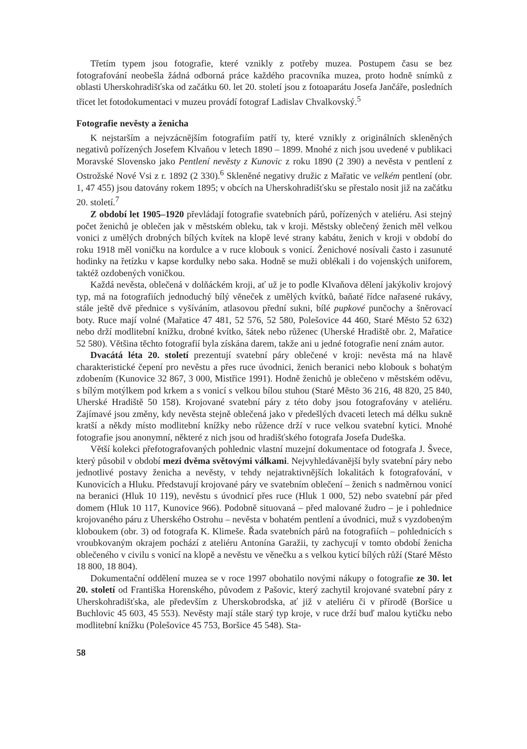Třetím typem jsou fotografie, které vznikly z potřeby muzea. Postupem času se bez fotografování neobešla žádná odborná práce každého pracovníka muzea, proto hodně snímků z oblasti Uherskohradišťska od začátku 60. let 20. století jsou z fotoaparátu Josefa Jančáře, posledních třicet let fotodokumentaci v muzeu provádí fotograf Ladislav Chvalkovský.<sup>5</sup>
Fotografie nevěsty a ženicha
K nejstarším a nejvzácnějším fotografiím patří ty, které vznikly z originálních skleněných negativů pořízených Josefem Klvaňou v letech 1890 – 1899. Mnohé z nich jsou uvedené v publikaci Moravské Slovensko jako Pentlení nevěsty z Kunovic z roku 1890 (2 390) a nevěsta v pentlení z Ostrožské Nové Vsi z r. 1892 (2 330).<sup>6</sup> Skleněné negativy družic z Mařatic ve velkém pentlení (obr. 1, 47 455) jsou datovány rokem 1895; v obcích na Uherskohradišťsku se přestalo nosit již na začátku 20. století.<sup>7</sup>
Z období let 1905–1920 převládají fotografie svatebních párů, pořízených v ateliéru. Asi stejný počet ženichů je oblečen jak v městském obleku, tak v kroji. Městsky oblečený ženich měl velkou vonici z umělých drobných bílých kvítek na klopě levé strany kabátu, ženich v kroji v období do roku 1918 měl voničku na kordulce a v ruce klobouk s vonicí. Ženichové nosívali často i zasunuté hodinky na řetízku v kapse kordulky nebo saka. Hodně se muži oblékali i do vojenských uniforem, taktéž ozdobených voničkou.
Každá nevěsta, oblečená v dolňáckém kroji, ať už je to podle Klvaňova dělení jakýkoliv krojový typ, má na fotografiích jednoduchý bílý věneček z umělých kvítků, baňaté řídce nařasené rukávy, stále ještě dvě přednice s vyšíváním, atlasovou přední sukni, bílé pupkové punčochy a šněrovací boty. Ruce mají volné (Mařatice 47 481, 52 576, 52 580, Polešovice 44 460, Staré Město 52 632) nebo drží modlitební knížku, drobné kvítko, šátek nebo růženec (Uherské Hradiště obr. 2, Mařatice 52 580). Většina těchto fotografií byla získána darem, takže ani u jedné fotografie není znám autor.
Dvacátá léta 20. století prezentují svatební páry oblečené v kroji: nevěsta má na hlavě charakteristické čepení pro nevěstu a přes ruce úvodnici, ženich beranici nebo klobouk s bohatým zdobením (Kunovice 32 867, 3 000, Mistřice 1991). Hodně ženichů je oblečeno v městském oděvu, s bílým motýlkem pod krkem a s vonicí s velkou bílou stuhou (Staré Město 36 216, 48 820, 25 840, Uherské Hradiště 50 158). Krojované svatební páry z této doby jsou fotografovány v ateliéru. Zajímavé jsou změny, kdy nevěsta stejně oblečená jako v předešlých dvaceti letech má délku sukně kratší a někdy místo modlitební knížky nebo růžence drží v ruce velkou svatební kytici. Mnohé fotografie jsou anonymní, některé z nich jsou od hradišťského fotografa Josefa Dudeška.
Větší kolekci přefotografovaných pohlednic vlastní muzejní dokumentace od fotografa J. Švece, který působil v období mezi dvěma světovými válkami. Nejvyhledávanější byly svatební páry nebo jednotlivé postavy ženicha a nevěsty, v tehdy nejatraktivnějších lokalitách k fotografování, v Kunovicích a Hluku. Představují krojované páry ve svatebním oblečení – ženich s nadměrnou vonicí na beranici (Hluk 10 119), nevěstu s úvodnicí přes ruce (Hluk 1 000, 52) nebo svatební pár před domem (Hluk 10 117, Kunovice 966). Podobně situovaná – před malované žudro – je i pohlednice krojovaného páru z Uherského Ostrohu – nevěsta v bohatém pentlení a úvodnici, muž s vyzdobeným kloboukem (obr. 3) od fotografa K. Klimeše. Řada svatebních párů na fotografiích – pohlednicích s vroubkovaným okrajem pochází z ateliéru Antonína Garažii, ty zachycují v tomto období ženicha oblečeného v civilu s vonicí na klopě a nevěstu ve věnečku a s velkou kyticí bílých růží (Staré Město 18 800, 18 804).
Dokumentační oddělení muzea se v roce 1997 obohatilo novými nákupy o fotografie ze 30. let 20. století od Františka Horenského, původem z Pašovic, který zachytil krojované svatební páry z Uherskohradišťska, ale především z Uherskobrodska, ať již v ateliéru či v přírodě (Boršice u Buchlovic 45 603, 45 553). Nevěsty mají stále starý typ kroje, v ruce drží buď malou kytičku nebo modlitební knížku (Polešovice 45 753, Boršice 45 548). Sta-
58